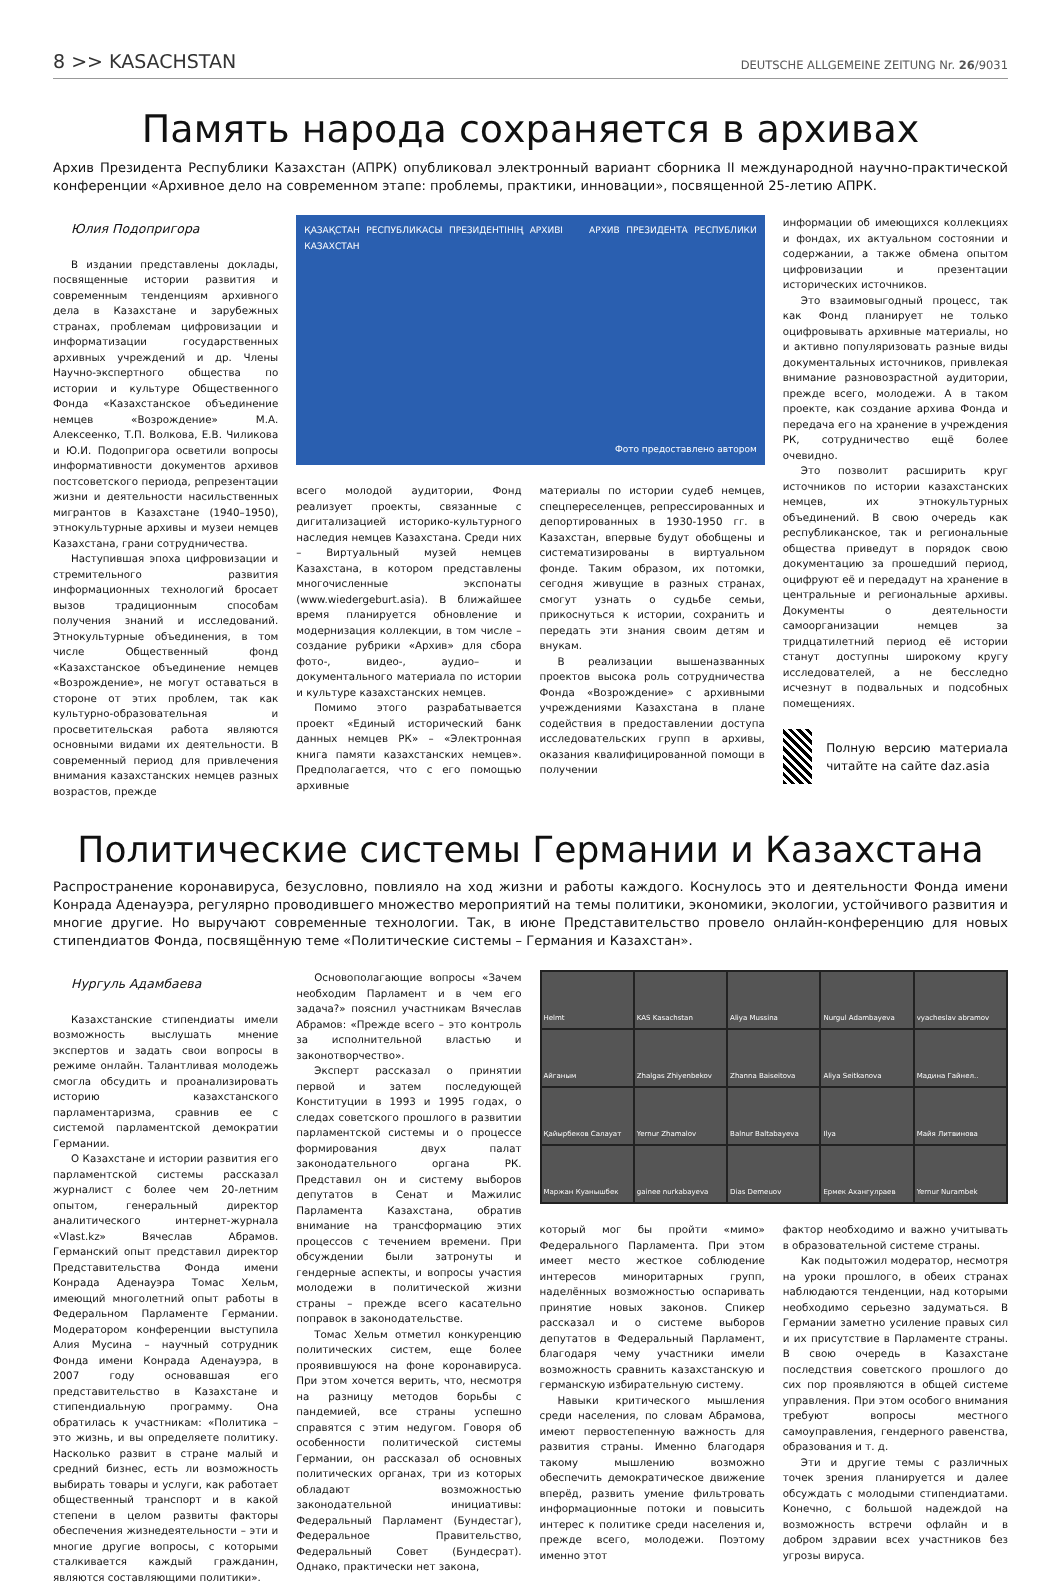8 >> KASACHSTAN DEUTSCHE ALLGEMEINE ZEITUNG Nr. 26/9031
Память народа сохраняется в архивах
Архив Президента Республики Казахстан (АПРК) опубликовал электронный вариант сборника II международной научно-практической конференции «Архивное дело на современном этапе: проблемы, практики, инновации», посвященной 25-летию АПРК.
Юлия Подопригора
В издании представлены доклады, посвященные истории развития и современным тенденциям архивного дела в Казахстане и зарубежных странах, проблемам цифровизации и информатизации государственных архивных учреждений и др. Члены Научно-экспертного общества по истории и культуре Общественного Фонда «Казахстанское объединение немцев «Возрождение» М.А. Алексеенко, Т.П. Волкова, Е.В. Чиликова и Ю.И. Подопригора осветили вопросы информативности документов архивов постсоветского периода, репрезентации жизни и деятельности насильственных мигрантов в Казахстане (1940–1950), этнокультурные архивы и музеи немцев Казахстана, грани сотрудничества.
Наступившая эпоха цифровизации и стремительного развития информационных технологий бросает вызов традиционным способам получения знаний и исследований. Этнокультурные объединения, в том числе Общественный фонд «Казахстанское объединение немцев «Возрождение», не могут оставаться в стороне от этих проблем, так как культурно-образовательная и просветительская работа являются основными видами их деятельности. В современный период для привлечения внимания казахстанских немцев разных возрастов, прежде
ҚАЗАҚСТАН РЕСПУБЛИКАСЫ ПРЕЗИДЕНТІНІҢ АРХИВІ АРХИВ ПРЕЗИДЕНТА РЕСПУБЛИКИ КАЗАХСТАН
Фото предоставлено автором
всего молодой аудитории, Фонд реализует проекты, связанные с дигитализацией историко-культурного наследия немцев Казахстана. Среди них – Виртуальный музей немцев Казахстана, в котором представлены многочисленные экспонаты (www.wiedergeburt.asia). В ближайшее время планируется обновление и модернизация коллекции, в том числе – создание рубрики «Архив» для сбора фото-, видео-, аудио– и документального материала по истории и культуре казахстанских немцев.
Помимо этого разрабатывается проект «Единый исторический банк данных немцев РК» – «Электронная книга памяти казахстанских немцев». Предполагается, что с его помощью архивные
материалы по истории судеб немцев, спецпереселенцев, репрессированных и депортированных в 1930-1950 гг. в Казахстан, впервые будут обобщены и систематизированы в виртуальном фонде. Таким образом, их потомки, сегодня живущие в разных странах, смогут узнать о судьбе семьи, прикоснуться к истории, сохранить и передать эти знания своим детям и внукам.
В реализации вышеназванных проектов высока роль сотрудничества Фонда «Возрождение» с архивными учреждениями Казахстана в плане содействия в предоставлении доступа исследовательских групп в архивы, оказания квалифицированной помощи в получении
информации об имеющихся коллекциях и фондах, их актуальном состоянии и содержании, а также обмена опытом цифровизации и презентации исторических источников.
Это взаимовыгодный процесс, так как Фонд планирует не только оцифровывать архивные материалы, но и активно популяризовать разные виды документальных источников, привлекая внимание разновозрастной аудитории, прежде всего, молодежи. А в таком проекте, как создание архива Фонда и передача его на хранение в учреждения РК, сотрудничество ещё более очевидно.
Это позволит расширить круг источников по истории казахстанских немцев, их этнокультурных объединений. В свою очередь как республиканское, так и региональные общества приведут в порядок свою документацию за прошедший период, оцифруют её и передадут на хранение в центральные и региональные архивы. Документы о деятельности самоорганизации немцев за тридцатилетний период её истории станут доступны широкому кругу исследователей, а не бесследно исчезнут в подвальных и подсобных помещениях.
Полную версию материала читайте на сайте daz.asia
Политические системы Германии и Казахстана
Распространение коронавируса, безусловно, повлияло на ход жизни и работы каждого. Коснулось это и деятельности Фонда имени Конрада Аденауэра, регулярно проводившего множество мероприятий на темы политики, экономики, экологии, устойчивого развития и многие другие. Но выручают современные технологии. Так, в июне Представительство провело онлайн-конференцию для новых стипендиатов Фонда, посвящённую теме «Политические системы – Германия и Казахстан».
Нургуль Адамбаева
Казахстанские стипендиаты имели возможность выслушать мнение экспертов и задать свои вопросы в режиме онлайн. Талантливая молодежь смогла обсудить и проанализировать историю казахстанского парламентаризма, сравнив ее с системой парламентской демократии Германии.
О Казахстане и истории развития его парламентской системы рассказал журналист с более чем 20-летним опытом, генеральный директор аналитического интернет-журнала «Vlast.kz» Вячеслав Абрамов. Германский опыт представил директор Представительства Фонда имени Конрада Аденауэра Томас Хельм, имеющий многолетний опыт работы в Федеральном Парламенте Германии. Модератором конференции выступила Алия Мусина – научный сотрудник Фонда имени Конрада Аденауэра, в 2007 году основавшая его представительство в Казахстане и стипендиальную программу. Она обратилась к участникам: «Политика – это жизнь, и вы определяете политику. Насколько развит в стране малый и средний бизнес, есть ли возможность выбирать товары и услуги, как работает общественный транспорт и в какой степени в целом развиты факторы обеспечения жизнедеятельности – эти и многие другие вопросы, с которыми сталкивается каждый гражданин, являются составляющими политики».
Основополагающие вопросы «Зачем необходим Парламент и в чем его задача?» пояснил участникам Вячеслав Абрамов: «Прежде всего – это контроль за исполнительной властью и законотворчество».
Эксперт рассказал о принятии первой и затем последующей Конституции в 1993 и 1995 годах, о следах советского прошлого в развитии парламентской системы и о процессе формирования двух палат законодательного органа РК. Представил он и систему выборов депутатов в Сенат и Мажилис Парламента Казахстана, обратив внимание на трансформацию этих процессов с течением времени. При обсуждении были затронуты и гендерные аспекты, и вопросы участия молодежи в политической жизни страны – прежде всего касательно поправок в законодательстве.
Томас Хельм отметил конкуренцию политических систем, еще более проявившуюся на фоне коронавируса. При этом хочется верить, что, несмотря на разницу методов борьбы с пандемией, все страны успешно справятся с этим недугом. Говоря об особенности политической системы Германии, он рассказал об основных политических органах, три из которых обладают возможностью законодательной инициативы: Федеральный Парламент (Бундестаг), Федеральное Правительство, Федеральный Совет (Бундесрат). Однако, практически нет закона,
Helmt
KAS Kasachstan
Aliya Mussina
Nurgul Adambayeva
vyacheslav abramov
Айганым
Zhalgas Zhiyenbekov
Zhanna Baiseitova
Aliya Seitkanova
Мадина Гайнел..
Қайырбеков Салауат
Yernur Zhamalov
Balnur Baltabayeva
Ilya
Майя Литвинова
Маржан Куанышбек
gainee nurkabayeva
Dias Demeuov
Ермек Ахангулраев
Yernur Nurambek
который мог бы пройти «мимо» Федерального Парламента. При этом имеет место жесткое соблюдение интересов миноритарных групп, наделённых возможностью оспаривать принятие новых законов. Спикер рассказал и о системе выборов депутатов в Федеральный Парламент, благодаря чему участники имели возможность сравнить казахстанскую и германскую избирательную систему.
Навыки критического мышления среди населения, по словам Абрамова, имеют первостепенную важность для развития страны. Именно благодаря такому мышлению возможно обеспечить демократическое движение вперёд, развить умение фильтровать информационные потоки и повысить интерес к политике среди населения и, прежде всего, молодежи. Поэтому именно этот
фактор необходимо и важно учитывать в образовательной системе страны.
Как подытожил модератор, несмотря на уроки прошлого, в обеих странах наблюдаются тенденции, над которыми необходимо серьезно задуматься. В Германии заметно усиление правых сил и их присутствие в Парламенте страны. В свою очередь в Казахстане последствия советского прошлого до сих пор проявляются в общей системе управления. При этом особого внимания требуют вопросы местного самоуправления, гендерного равенства, образования и т. д.
Эти и другие темы с различных точек зрения планируется и далее обсуждать с молодыми стипендиатами. Конечно, с большой надеждой на возможность встречи офлайн и в добром здравии всех участников без угрозы вируса.